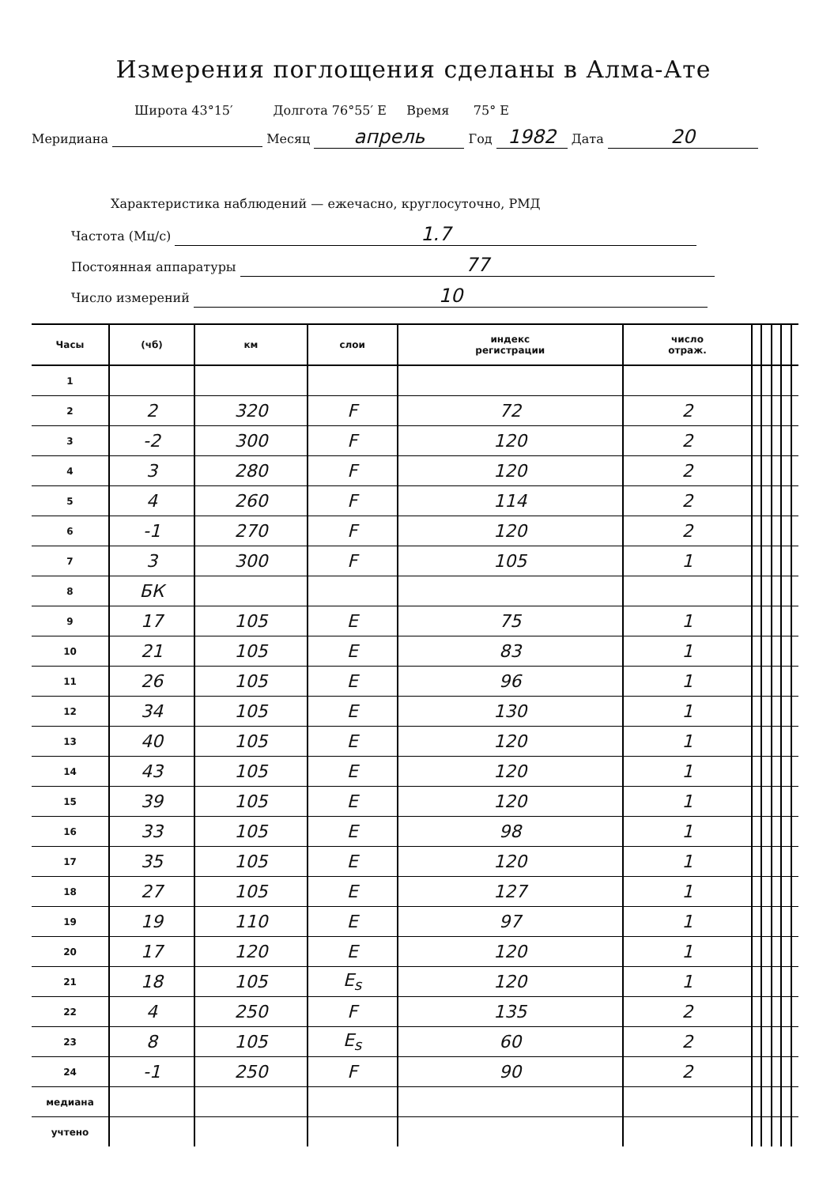Измерения поглощения сделаны в Алма-Ате
Широта 43°15′ Долгота 76°55′ E Время 75° E
Меридиана Месяц апрель Год 1982 Дата 20
Характеристика наблюдений — ежечасно, круглосуточно, РМД
Частота (Мц/с) 1.7
Постоянная аппаратуры 77
Число измерений 10
| Часы | (чб) | км | слои | индекс регистрации | число отраж. | | | | | |
| --- | --- | --- | --- | --- | --- | --- | --- | --- | --- | --- |
| 1 | | | | | | | | | | |
| 2 | 2 | 320 | F | 72 | 2 | | | | | |
| 3 | -2 | 300 | F | 120 | 2 | | | | | |
| 4 | 3 | 280 | F | 120 | 2 | | | | | |
| 5 | 4 | 260 | F | 114 | 2 | | | | | |
| 6 | -1 | 270 | F | 120 | 2 | | | | | |
| 7 | 3 | 300 | F | 105 | 1 | | | | | |
| 8 | БК | | | | | | | | | |
| 9 | 17 | 105 | E | 75 | 1 | | | | | |
| 10 | 21 | 105 | E | 83 | 1 | | | | | |
| 11 | 26 | 105 | E | 96 | 1 | | | | | |
| 12 | 34 | 105 | E | 130 | 1 | | | | | |
| 13 | 40 | 105 | E | 120 | 1 | | | | | |
| 14 | 43 | 105 | E | 120 | 1 | | | | | |
| 15 | 39 | 105 | E | 120 | 1 | | | | | |
| 16 | 33 | 105 | E | 98 | 1 | | | | | |
| 17 | 35 | 105 | E | 120 | 1 | | | | | |
| 18 | 27 | 105 | E | 127 | 1 | | | | | |
| 19 | 19 | 110 | E | 97 | 1 | | | | | |
| 20 | 17 | 120 | E | 120 | 1 | | | | | |
| 21 | 18 | 105 | E<sub>s</sub> | 120 | 1 | | | | | |
| 22 | 4 | 250 | F | 135 | 2 | | | | | |
| 23 | 8 | 105 | E<sub>s</sub> | 60 | 2 | | | | | |
| 24 | -1 | 250 | F | 90 | 2 | | | | | |
| медиана | | | | | | | | | | |
| учтено | | | | | | | | | | |